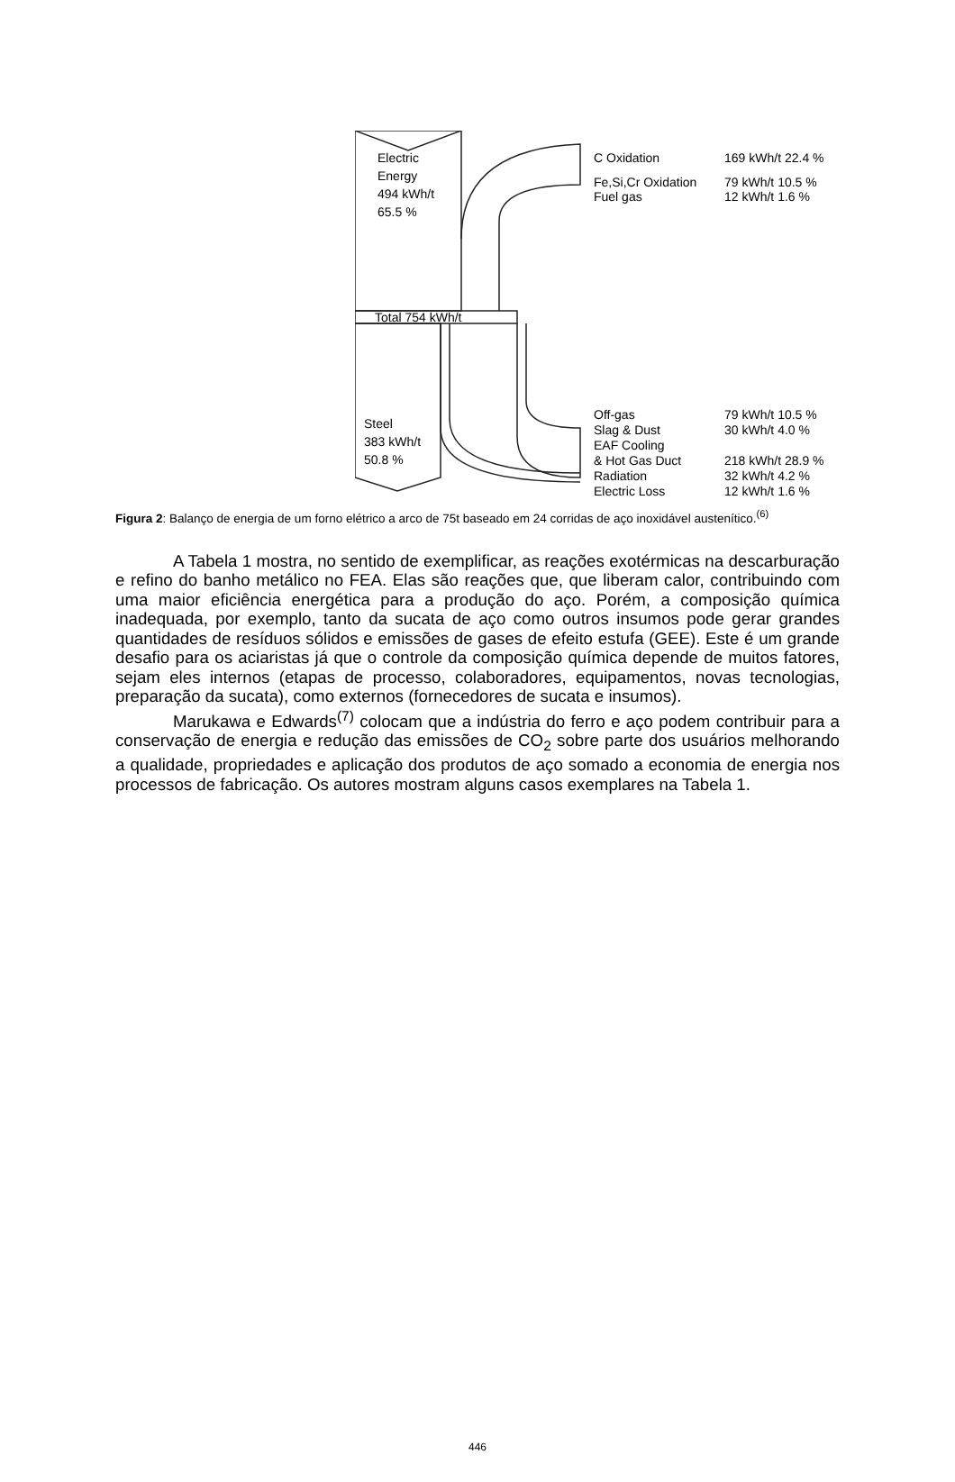Electric
Energy
494 kWh/t
65.5 %
Total 754 kWh/t
Steel
383 kWh/t
50.8 %
C Oxidation
169 kWh/t 22.4 %
Fe,Si,Cr Oxidation
79 kWh/t 10.5 %
Fuel gas
12 kWh/t 1.6 %
Off-gas
79 kWh/t 10.5 %
Slag & Dust
30 kWh/t 4.0 %
EAF Cooling
& Hot Gas Duct
218 kWh/t 28.9 %
Radiation
32 kWh/t 4.2 %
Electric Loss
12 kWh/t 1.6 %
Figura 2: Balanço de energia de um forno elétrico a arco de 75t baseado em 24 corridas de aço inoxidável austenítico.<sup>(6)</sup>
A Tabela 1 mostra, no sentido de exemplificar, as reações exotérmicas na descarburação e refino do banho metálico no FEA. Elas são reações que, que liberam calor, contribuindo com uma maior eficiência energética para a produção do aço. Porém, a composição química inadequada, por exemplo, tanto da sucata de aço como outros insumos pode gerar grandes quantidades de resíduos sólidos e emissões de gases de efeito estufa (GEE). Este é um grande desafio para os aciaristas já que o controle da composição química depende de muitos fatores, sejam eles internos (etapas de processo, colaboradores, equipamentos, novas tecnologias, preparação da sucata), como externos (fornecedores de sucata e insumos).
Marukawa e Edwards<sup>(7)</sup> colocam que a indústria do ferro e aço podem contribuir para a conservação de energia e redução das emissões de CO<sub>2</sub> sobre parte dos usuários melhorando a qualidade, propriedades e aplicação dos produtos de aço somado a economia de energia nos processos de fabricação. Os autores mostram alguns casos exemplares na Tabela 1.
446